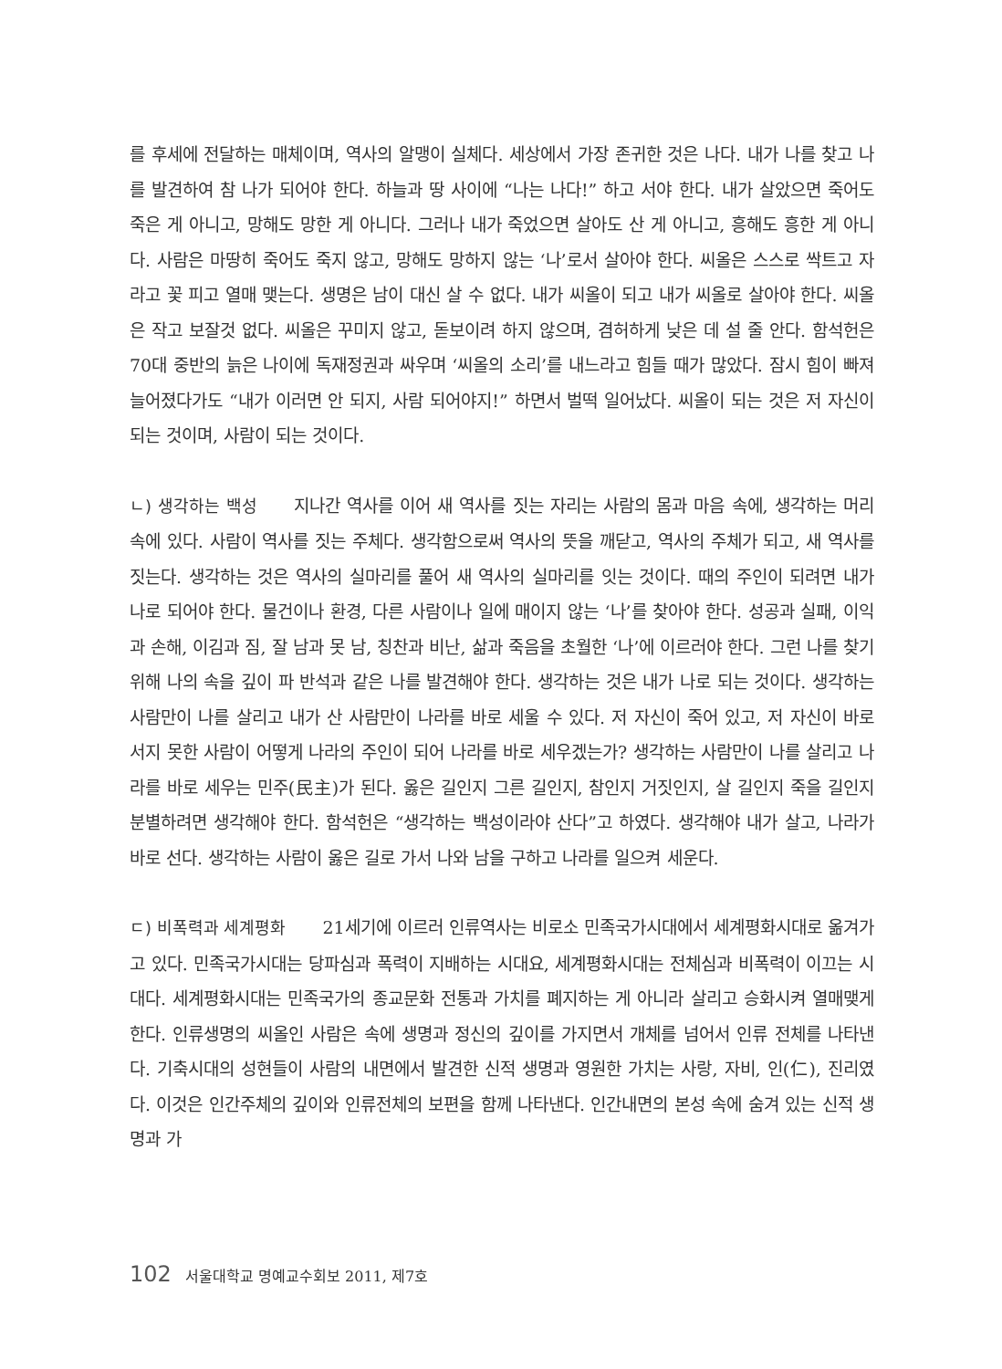를 후세에 전달하는 매체이며, 역사의 알맹이 실체다. 세상에서 가장 존귀한 것은 나다. 내가 나를 찾고 나를 발견하여 참 나가 되어야 한다. 하늘과 땅 사이에 “나는 나다!” 하고 서야 한다. 내가 살았으면 죽어도 죽은 게 아니고, 망해도 망한 게 아니다. 그러나 내가 죽었으면 살아도 산 게 아니고, 흥해도 흥한 게 아니다. 사람은 마땅히 죽어도 죽지 않고, 망해도 망하지 않는 ‘나’로서 살아야 한다. 씨올은 스스로 싹트고 자라고 꽃 피고 열매 맺는다. 생명은 남이 대신 살 수 없다. 내가 씨올이 되고 내가 씨올로 살아야 한다. 씨올은 작고 보잘것 없다. 씨올은 꾸미지 않고, 돋보이려 하지 않으며, 겸허하게 낮은 데 설 줄 안다. 함석헌은 70대 중반의 늙은 나이에 독재정권과 싸우며 ‘씨올의 소리’를 내느라고 힘들 때가 많았다. 잠시 힘이 빠져 늘어졌다가도 “내가 이러면 안 되지, 사람 되어야지!” 하면서 벌떡 일어났다. 씨올이 되는 것은 저 자신이 되는 것이며, 사람이 되는 것이다.
ㄴ) 생각하는 백성 지나간 역사를 이어 새 역사를 짓는 자리는 사람의 몸과 마음 속에, 생각하는 머리 속에 있다. 사람이 역사를 짓는 주체다. 생각함으로써 역사의 뜻을 깨닫고, 역사의 주체가 되고, 새 역사를 짓는다. 생각하는 것은 역사의 실마리를 풀어 새 역사의 실마리를 잇는 것이다. 때의 주인이 되려면 내가 나로 되어야 한다. 물건이나 환경, 다른 사람이나 일에 매이지 않는 ‘나’를 찾아야 한다. 성공과 실패, 이익과 손해, 이김과 짐, 잘 남과 못 남, 칭찬과 비난, 삶과 죽음을 초월한 ‘나’에 이르러야 한다. 그런 나를 찾기 위해 나의 속을 깊이 파 반석과 같은 나를 발견해야 한다. 생각하는 것은 내가 나로 되는 것이다. 생각하는 사람만이 나를 살리고 내가 산 사람만이 나라를 바로 세울 수 있다. 저 자신이 죽어 있고, 저 자신이 바로 서지 못한 사람이 어떻게 나라의 주인이 되어 나라를 바로 세우겠는가? 생각하는 사람만이 나를 살리고 나라를 바로 세우는 민주(民主)가 된다. 옳은 길인지 그른 길인지, 참인지 거짓인지, 살 길인지 죽을 길인지 분별하려면 생각해야 한다. 함석헌은 “생각하는 백성이라야 산다”고 하였다. 생각해야 내가 살고, 나라가 바로 선다. 생각하는 사람이 옳은 길로 가서 나와 남을 구하고 나라를 일으켜 세운다.
ㄷ) 비폭력과 세계평화 21세기에 이르러 인류역사는 비로소 민족국가시대에서 세계평화시대로 옮겨가고 있다. 민족국가시대는 당파심과 폭력이 지배하는 시대요, 세계평화시대는 전체심과 비폭력이 이끄는 시대다. 세계평화시대는 민족국가의 종교문화 전통과 가치를 폐지하는 게 아니라 살리고 승화시켜 열매맺게 한다. 인류생명의 씨올인 사람은 속에 생명과 정신의 깊이를 가지면서 개체를 넘어서 인류 전체를 나타낸다. 기축시대의 성현들이 사람의 내면에서 발견한 신적 생명과 영원한 가치는 사랑, 자비, 인(仁), 진리였다. 이것은 인간주체의 깊이와 인류전체의 보편을 함께 나타낸다. 인간내면의 본성 속에 숨겨 있는 신적 생명과 가
102 서울대학교 명예교수회보 2011, 제7호